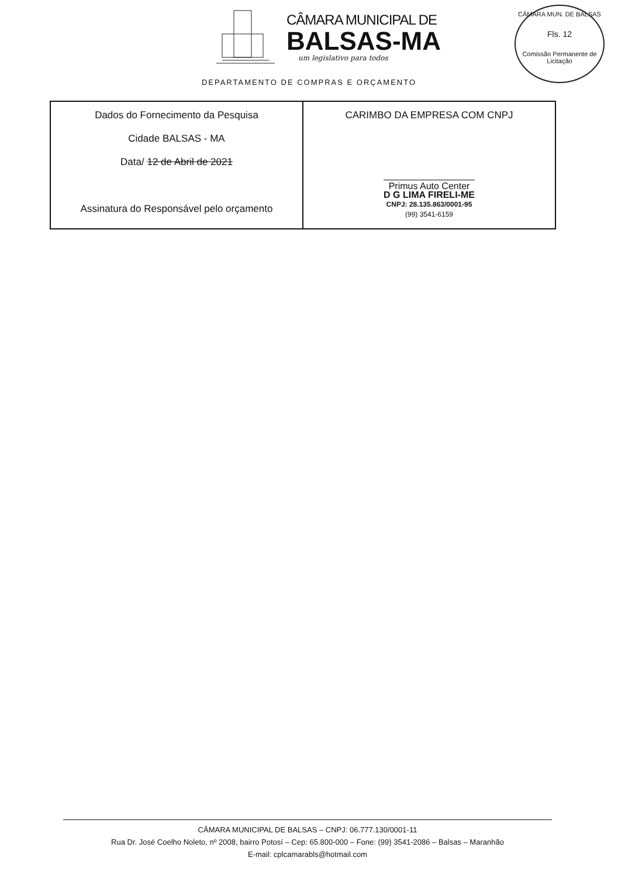CÂMARA MUNICIPAL DE
BALSAS-MA
um legislativo para todos
CÂMARA MUN. DE BALSAS
Fls. 12
Comissão Permanente de Licitação
DEPARTAMENTO DE COMPRAS E ORÇAMENTO
| Dados do Fornecimento da Pesquisa Cidade BALSAS - MA Data/ 12 de Abril de 2021 Assinatura do Responsável pelo orçamento | CARIMBO DA EMPRESA COM CNPJ Primus Auto Center D G LIMA FIRELI-ME CNPJ: 28.135.863/0001-95 (99) 3541-6159 |
CÂMARA MUNICIPAL DE BALSAS – CNPJ: 06.777.130/0001-11
Rua Dr. José Coelho Noleto, nº 2008, bairro Potosí – Cep: 65.800-000 – Fone: (99) 3541-2086 – Balsas – Maranhão
E-mail: cplcamarabls@hotmail.com